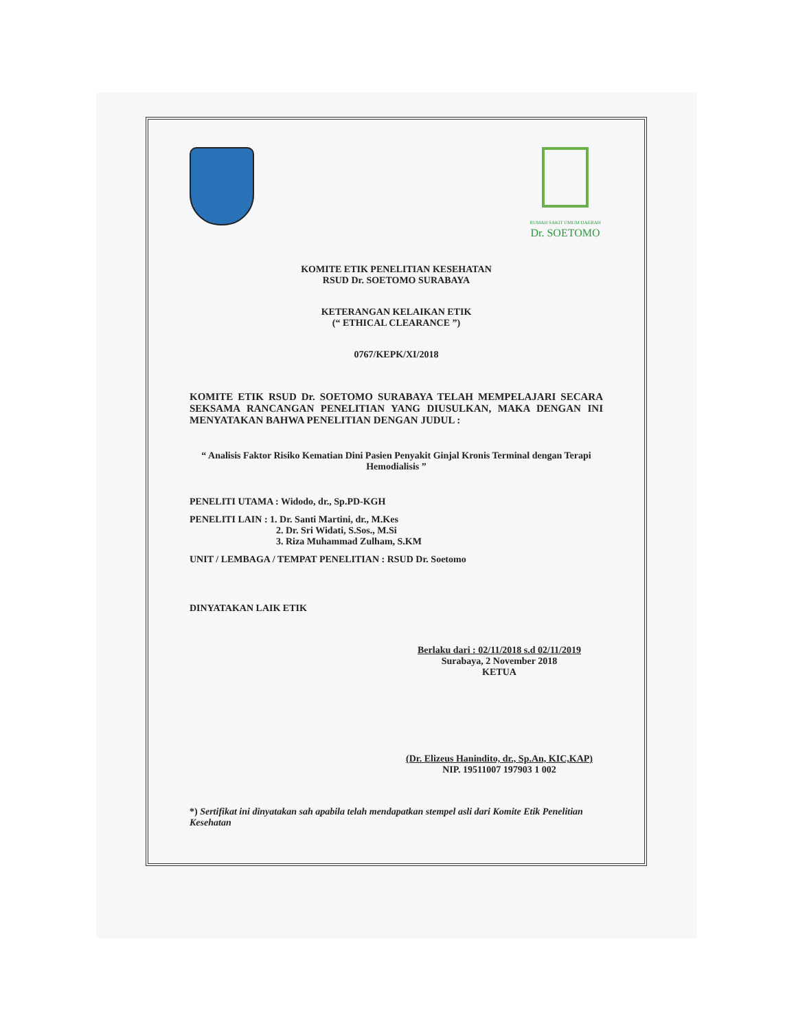RUMAH SAKIT UMUM DAERAH
Dr. SOETOMO
KOMITE ETIK PENELITIAN KESEHATAN
RSUD Dr. SOETOMO SURABAYA
KETERANGAN KELAIKAN ETIK
(“ ETHICAL CLEARANCE ”)
0767/KEPK/XI/2018
KOMITE ETIK RSUD Dr. SOETOMO SURABAYA TELAH MEMPELAJARI SECARA SEKSAMA RANCANGAN PENELITIAN YANG DIUSULKAN, MAKA DENGAN INI MENYATAKAN BAHWA PENELITIAN DENGAN JUDUL :
“ Analisis Faktor Risiko Kematian Dini Pasien Penyakit Ginjal Kronis Terminal dengan Terapi Hemodialisis ”
PENELITI UTAMA : Widodo, dr., Sp.PD-KGH
PENELITI LAIN : 1. Dr. Santi Martini, dr., M.Kes
2. Dr. Sri Widati, S.Sos., M.Si
3. Riza Muhammad Zulham, S.KM
UNIT / LEMBAGA / TEMPAT PENELITIAN : RSUD Dr. Soetomo
DINYATAKAN LAIK ETIK
Berlaku dari : 02/11/2018 s.d 02/11/2019
Surabaya, 2 November 2018
KETUA
(Dr. Elizeus Hanindito, dr., Sp.An, KIC,KAP)
NIP. 19511007 197903 1 002
*) Sertifikat ini dinyatakan sah apabila telah mendapatkan stempel asli dari Komite Etik Penelitian Kesehatan